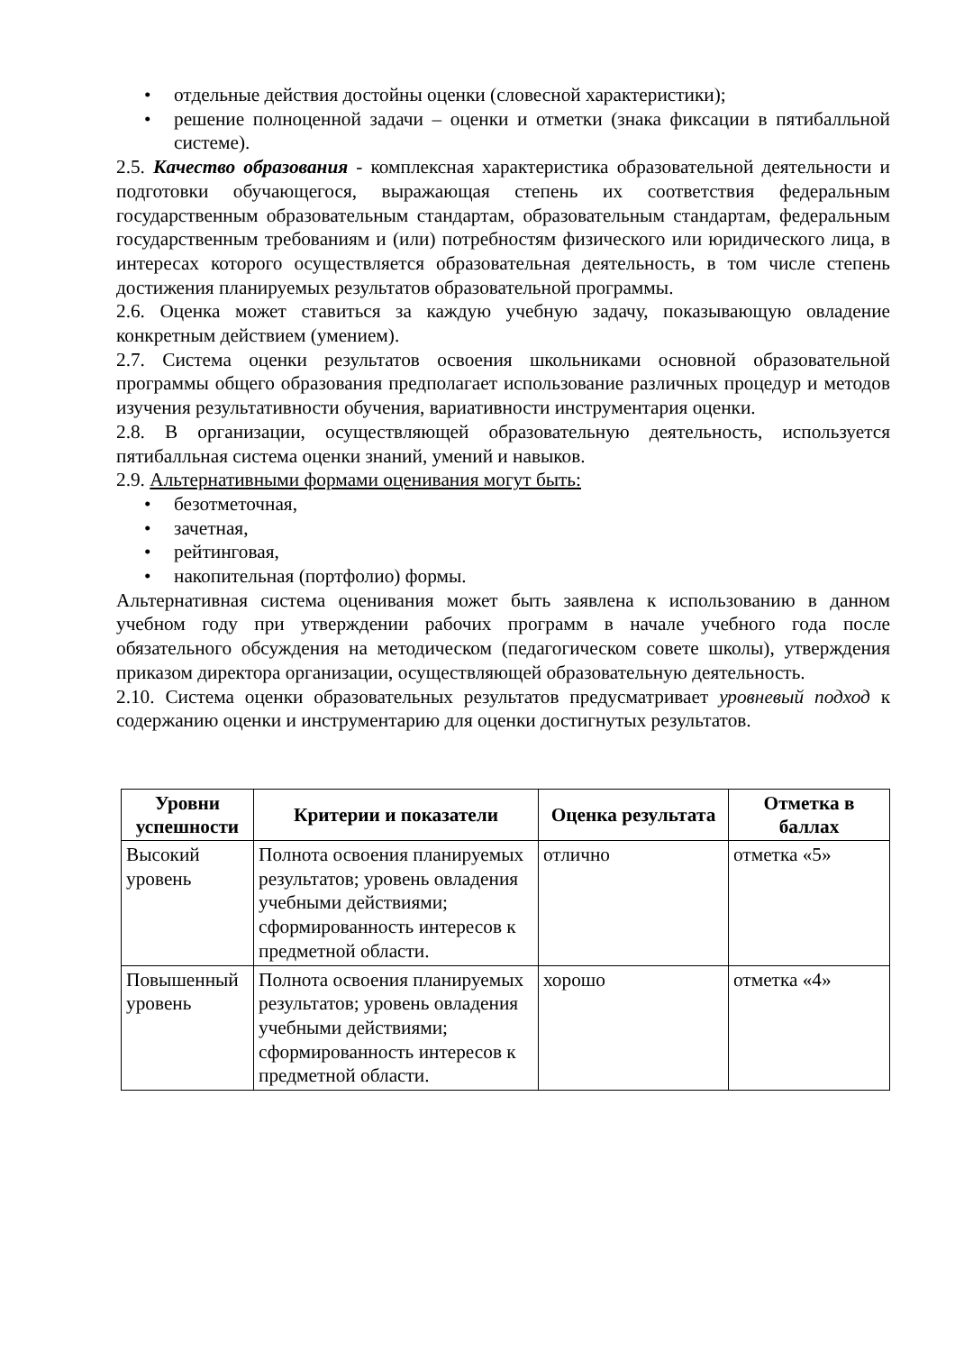• отдельные действия достойны оценки (словесной характеристики);
• решение полноценной задачи – оценки и отметки (знака фиксации в пятибалльной системе).
2.5. Качество образования - комплексная характеристика образовательной деятельности и подготовки обучающегося, выражающая степень их соответствия федеральным государственным образовательным стандартам, образовательным стандартам, федеральным государственным требованиям и (или) потребностям физического или юридического лица, в интересах которого осуществляется образовательная деятельность, в том числе степень достижения планируемых результатов образовательной программы.
2.6. Оценка может ставиться за каждую учебную задачу, показывающую овладение конкретным действием (умением).
2.7. Система оценки результатов освоения школьниками основной образовательной программы общего образования предполагает использование различных процедур и методов изучения результативности обучения, вариативности инструментария оценки.
2.8. В организации, осуществляющей образовательную деятельность, используется пятибалльная система оценки знаний, умений и навыков.
2.9. Альтернативными формами оценивания могут быть:
• безотметочная,
• зачетная,
• рейтинговая,
• накопительная (портфолио) формы.
Альтернативная система оценивания может быть заявлена к использованию в данном учебном году при утверждении рабочих программ в начале учебного года после обязательного обсуждения на методическом (педагогическом совете школы), утверждения приказом директора организации, осуществляющей образовательную деятельность.
2.10. Система оценки образовательных результатов предусматривает уровневый подход к содержанию оценки и инструментарию для оценки достигнутых результатов.
| Уровни успешности | Критерии и показатели | Оценка результата | Отметка в баллах |
| --- | --- | --- | --- |
| Высокий уровень | Полнота освоения планируемых результатов; уровень овладения учебными действиями; сформированность интересов к предметной области. | отлично | отметка «5» |
| Повышенный уровень | Полнота освоения планируемых результатов; уровень овладения учебными действиями; сформированность интересов к предметной области. | хорошо | отметка «4» |